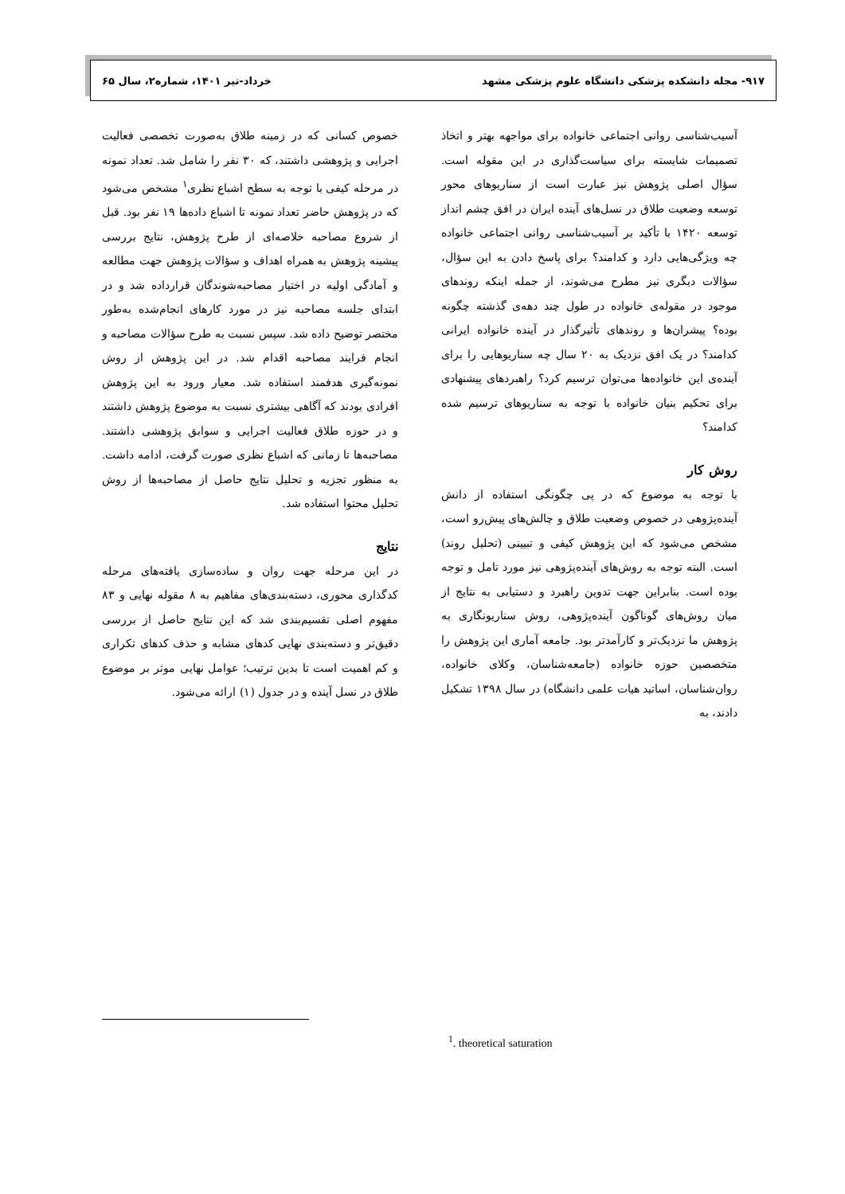۹۱۷- مجله دانشکده پزشکی دانشگاه علوم پزشکی مشهد خرداد-تیر ۱۴۰۱، شماره۲، سال ۶۵
آسیب‌شناسی روانی اجتماعی خانواده برای مواجهه بهتر و اتخاذ تصمیمات شایسته برای سیاست‌گذاری در این مقوله است. سؤال اصلی پژوهش نیز عبارت است از سناریوهای محور توسعه وضعیت طلاق در نسل‌های آینده ایران در افق چشم انداز توسعه ۱۴۲۰ با تأکید بر آسیب‌شناسی روانی اجتماعی خانواده چه ویژگی‌هایی دارد و کدامند؟ برای پاسخ دادن به این سؤال، سؤالات دیگری نیز مطرح می‌شوند، از جمله اینکه روندهای موجود در مقوله‌ی خانواده در طول چند دهه‌ی گذشته چگونه بوده؟ پیشران‌ها و روندهای تأثیرگذار در آینده خانواده ایرانی کدامند؟ در یک افق نزدیک به ۲۰ سال چه سناریوهایی را برای آینده‌ی این خانواده‌ها می‌توان ترسیم کرد؟ راهبردهای پیشنهادی برای تحکیم بنیان خانواده با توجه به سناریوهای ترسیم شده کدامند؟
روش کار
با توجه به موضوع که در پی چگونگی استفاده از دانش آینده‌پژوهی در خصوص وضعیت طلاق و چالش‌های پیش‌رو است، مشخص می‌شود که این پژوهش کیفی و تبیینی (تحلیل روند) است. البته توجه به روش‌های آینده‌پژوهی نیز مورد تامل و توجه بوده است. بنابراین جهت تدوین راهبرد و دستیابی به نتایج از میان روش‌های گوناگون آینده‌پژوهی، روش سناریونگاری به پژوهش ما نزدیک‌تر و کارآمدتر بود. جامعه آماری این پژوهش را متخصصین حوزه خانواده (جامعه‌شناسان، وکلای خانواده، روان‌شناسان، اساتید هیات علمی دانشگاه) در سال ۱۳۹۸ تشکیل دادند، به
خصوص کسانی که در زمینه طلاق به‌صورت تخصصی فعالیت اجرایی و پژوهشی داشتند، که ۳۰ نفر را شامل شد. تعداد نمونه در مرحله کیفی با توجه به سطح اشباع نظری<sup>۱</sup> مشخص می‌شود که در پژوهش حاضر تعداد نمونه تا اشباع داده‌ها ۱۹ نفر بود. قبل از شروع مصاحبه خلاصه‌ای از طرح پژوهش، نتایج بررسی پیشینه پژوهش به همراه اهداف و سؤالات پژوهش جهت مطالعه و آمادگی اولیه در اختیار مصاحبه‌شوندگان قرارداده شد و در ابتدای جلسه مصاحبه نیز در مورد کارهای انجام‌شده به‌طور مختصر توضیح داده شد. سپس نسبت به طرح سؤالات مصاحبه و انجام فرایند مصاحبه اقدام شد. در این پژوهش از روش نمونه‌گیری هدفمند استفاده شد. معیار ورود به این پژوهش افرادی بودند که آگاهی بیشتری نسبت به موضوع پژوهش داشتند و در حوزه طلاق فعالیت اجرایی و سوابق پژوهشی داشتند. مصاحبه‌ها تا زمانی که اشباع نظری صورت گرفت، ادامه داشت. به منظور تجزیه و تحلیل نتایج حاصل از مصاحبه‌ها از روش تحلیل محتوا استفاده شد.
نتایج
در این مرحله جهت روان و ساده‌سازی یافته‌های مرحله کدگذاری محوری، دسته‌بندی‌های مفاهیم به ۸ مقوله نهایی و ۸۳ مفهوم اصلی تقسیم‌بندی شد که این نتایج حاصل از بررسی دقیق‌تر و دسته‌بندی نهایی کدهای مشابه و حذف کدهای تکراری و کم اهمیت است تا بدین ترتیب؛ عوامل نهایی موثر بر موضوع طلاق در نسل آینده و در جدول (۱) ارائه می‌شود.
<sup>1</sup>. theoretical saturation